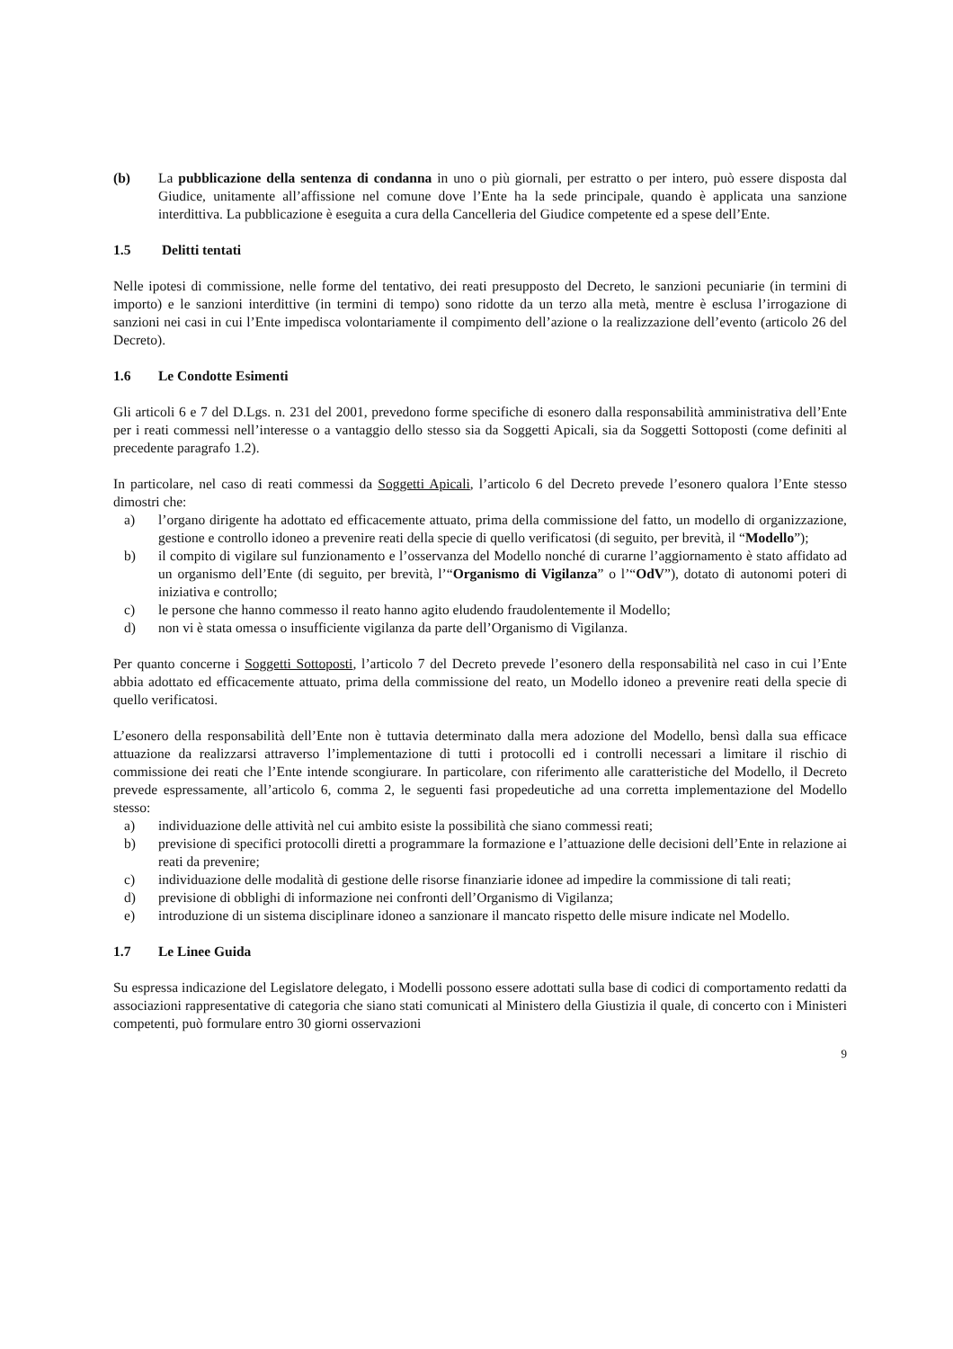(b) La pubblicazione della sentenza di condanna in uno o più giornali, per estratto o per intero, può essere disposta dal Giudice, unitamente all’affissione nel comune dove l’Ente ha la sede principale, quando è applicata una sanzione interdittiva. La pubblicazione è eseguita a cura della Cancelleria del Giudice competente ed a spese dell’Ente.
1.5 Delitti tentati
Nelle ipotesi di commissione, nelle forme del tentativo, dei reati presupposto del Decreto, le sanzioni pecuniarie (in termini di importo) e le sanzioni interdittive (in termini di tempo) sono ridotte da un terzo alla metà, mentre è esclusa l’irrogazione di sanzioni nei casi in cui l’Ente impedisca volontariamente il compimento dell’azione o la realizzazione dell’evento (articolo 26 del Decreto).
1.6 Le Condotte Esimenti
Gli articoli 6 e 7 del D.Lgs. n. 231 del 2001, prevedono forme specifiche di esonero dalla responsabilità amministrativa dell’Ente per i reati commessi nell’interesse o a vantaggio dello stesso sia da Soggetti Apicali, sia da Soggetti Sottoposti (come definiti al precedente paragrafo 1.2).
In particolare, nel caso di reati commessi da Soggetti Apicali, l’articolo 6 del Decreto prevede l’esonero qualora l’Ente stesso dimostri che:
a) l’organo dirigente ha adottato ed efficacemente attuato, prima della commissione del fatto, un modello di organizzazione, gestione e controllo idoneo a prevenire reati della specie di quello verificatosi (di seguito, per brevità, il “Modello”);
b) il compito di vigilare sul funzionamento e l’osservanza del Modello nonché di curarne l’aggiornamento è stato affidato ad un organismo dell’Ente (di seguito, per brevità, l’“Organismo di Vigilanza” o l’“OdV”), dotato di autonomi poteri di iniziativa e controllo;
c) le persone che hanno commesso il reato hanno agito eludendo fraudolentemente il Modello;
d) non vi è stata omessa o insufficiente vigilanza da parte dell’Organismo di Vigilanza.
Per quanto concerne i Soggetti Sottoposti, l’articolo 7 del Decreto prevede l’esonero della responsabilità nel caso in cui l’Ente abbia adottato ed efficacemente attuato, prima della commissione del reato, un Modello idoneo a prevenire reati della specie di quello verificatosi.
L’esonero della responsabilità dell’Ente non è tuttavia determinato dalla mera adozione del Modello, bensì dalla sua efficace attuazione da realizzarsi attraverso l’implementazione di tutti i protocolli ed i controlli necessari a limitare il rischio di commissione dei reati che l’Ente intende scongiurare. In particolare, con riferimento alle caratteristiche del Modello, il Decreto prevede espressamente, all’articolo 6, comma 2, le seguenti fasi propedeutiche ad una corretta implementazione del Modello stesso:
a) individuazione delle attività nel cui ambito esiste la possibilità che siano commessi reati;
b) previsione di specifici protocolli diretti a programmare la formazione e l’attuazione delle decisioni dell’Ente in relazione ai reati da prevenire;
c) individuazione delle modalità di gestione delle risorse finanziarie idonee ad impedire la commissione di tali reati;
d) previsione di obblighi di informazione nei confronti dell’Organismo di Vigilanza;
e) introduzione di un sistema disciplinare idoneo a sanzionare il mancato rispetto delle misure indicate nel Modello.
1.7 Le Linee Guida
Su espressa indicazione del Legislatore delegato, i Modelli possono essere adottati sulla base di codici di comportamento redatti da associazioni rappresentative di categoria che siano stati comunicati al Ministero della Giustizia il quale, di concerto con i Ministeri competenti, può formulare entro 30 giorni osservazioni
9